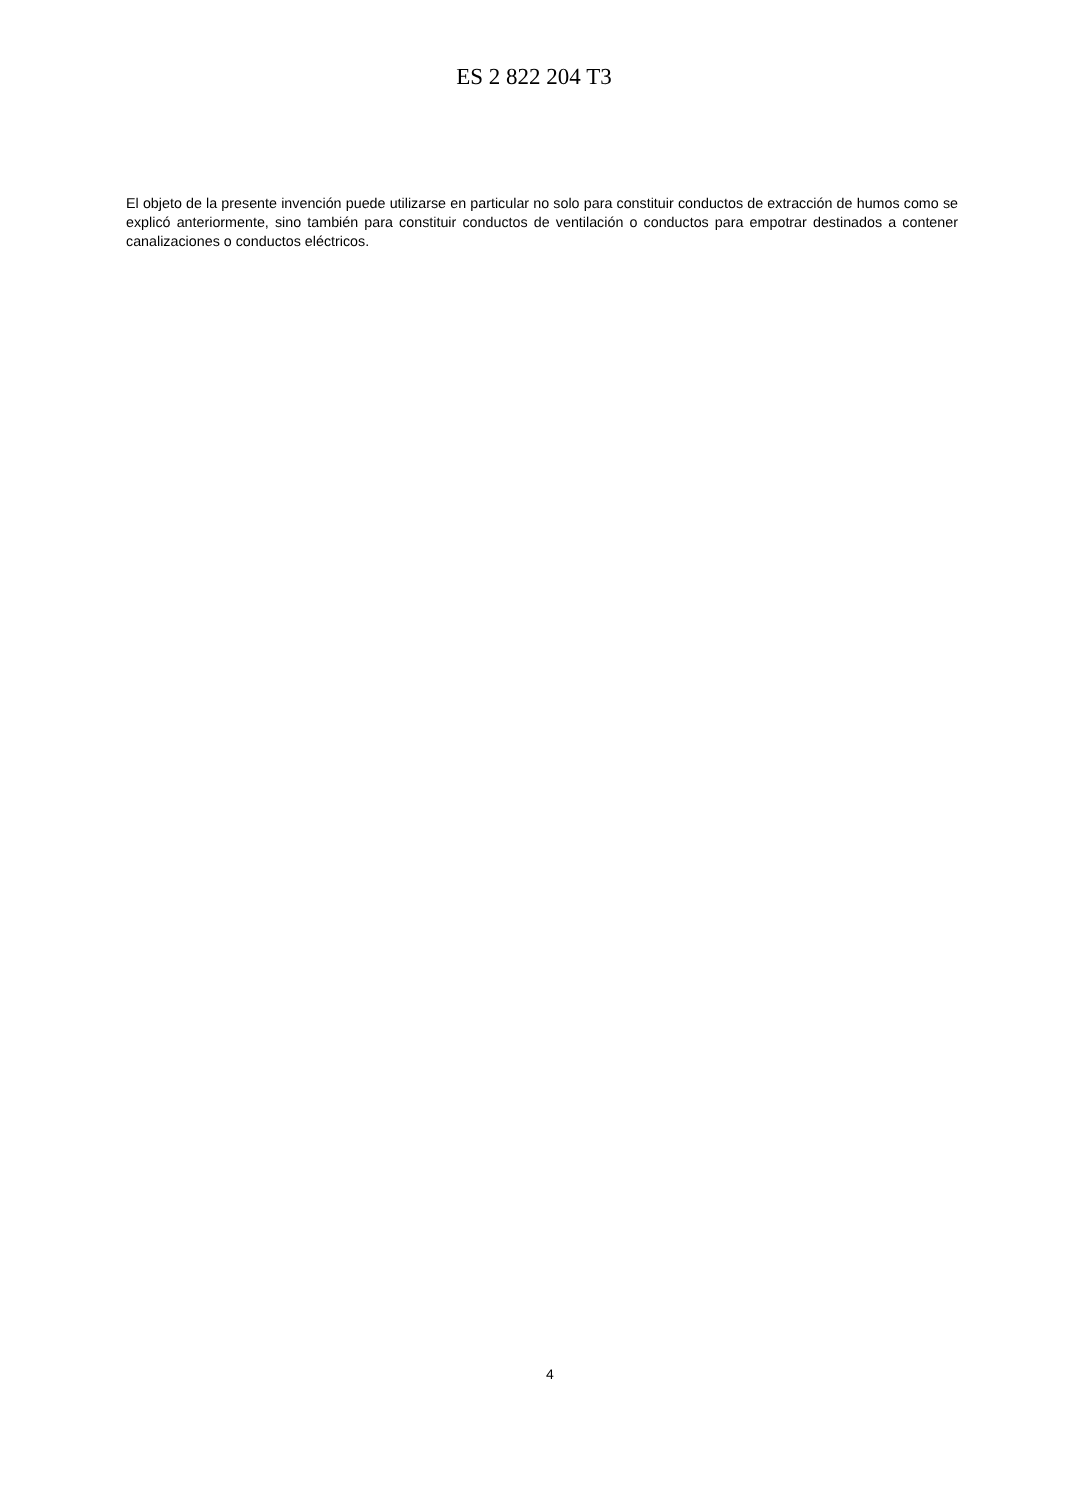ES 2 822 204 T3
El objeto de la presente invención puede utilizarse en particular no solo para constituir conductos de extracción de humos como se explicó anteriormente, sino también para constituir conductos de ventilación o conductos para empotrar destinados a contener canalizaciones o conductos eléctricos.
4